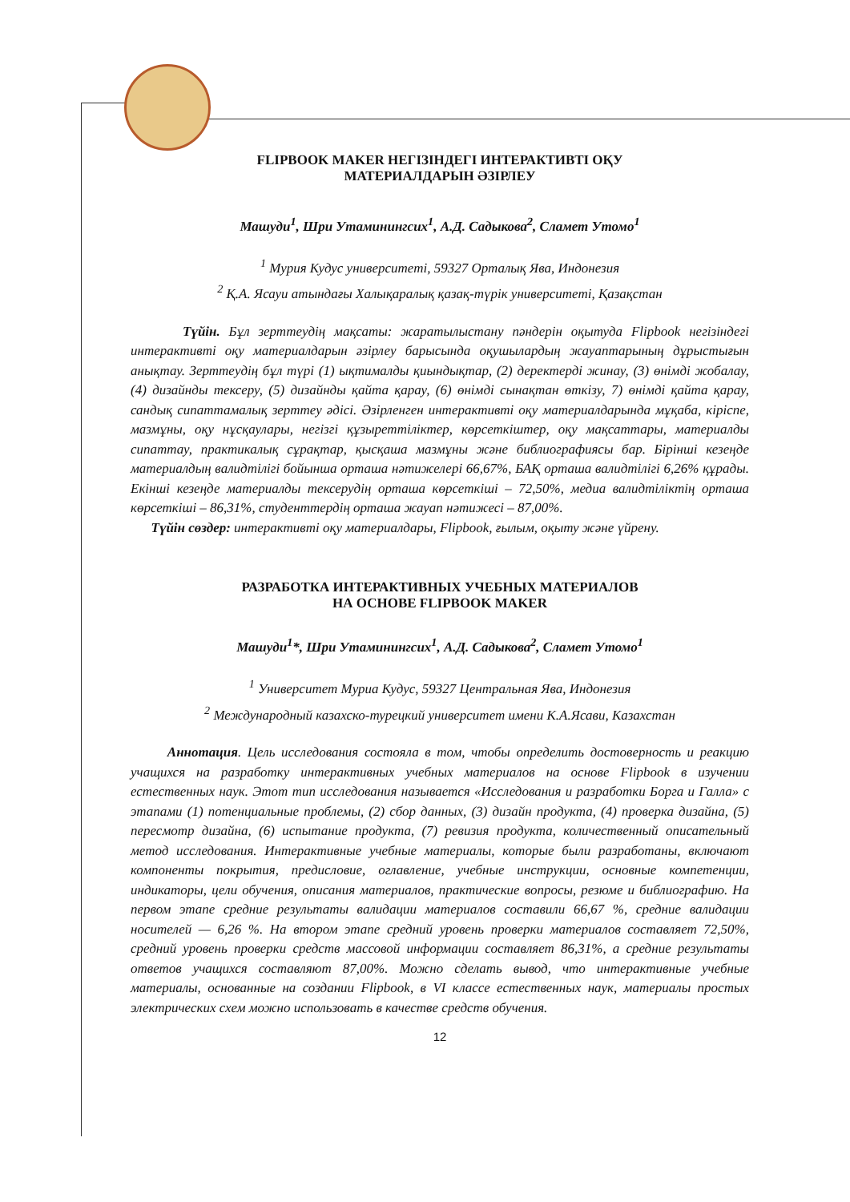FLIPBOOK MAKER НЕГІЗІНДЕГІ ИНТЕРАКТИВТІ ОҚУ
МАТЕРИАЛДАРЫН ӘЗІРЛЕУ
Машуди<sup>1</sup>, Шри Утаминингсих<sup>1</sup>, А.Д. Садыкова<sup>2</sup>, Сламет Утомо<sup>1</sup>
<sup>1</sup> Мурия Кудус университеті, 59327 Орталық Ява, Индонезия
<sup>2</sup> Қ.А. Ясауи атындағы Халықаралық қазақ-түрік университеті, Қазақстан
Түйін. Бұл зерттеудің мақсаты: жаратылыстану пәндерін оқытуда Flipbook негізіндегі интерактивті оқу материалдарын әзірлеу барысында оқушылардың жауаптарының дұрыстығын анықтау. Зерттеудің бұл түрі (1) ықтималды қиындықтар, (2) деректерді жинау, (3) өнімді жобалау, (4) дизайнды тексеру, (5) дизайнды қайта қарау, (6) өнімді сынақтан өткізу, 7) өнімді қайта қарау, сандық сипаттамалық зерттеу әдісі. Әзірленген интерактивті оқу материалдарында мұқаба, кіріспе, мазмұны, оқу нұсқаулары, негізгі құзыреттіліктер, көрсеткіштер, оқу мақсаттары, материалды сипаттау, практикалық сұрақтар, қысқаша мазмұны және библиографиясы бар. Бірінші кезеңде материалдың валидтілігі бойынша орташа нәтижелері 66,67%, БАҚ орташа валидтілігі 6,26% құрады. Екінші кезеңде материалды тексерудің орташа көрсеткіші – 72,50%, медиа валидтіліктің орташа көрсеткіші – 86,31%, студенттердің орташа жауап нәтижесі – 87,00%.
Түйін сөздер: интерактивті оқу материалдары, Flipbook, ғылым, оқыту және үйрену.
РАЗРАБОТКА ИНТЕРАКТИВНЫХ УЧЕБНЫХ МАТЕРИАЛОВ
НА ОСНОВЕ FLIPBOOK MAKER
Машуди<sup>1</sup>*, Шри Утаминингсих<sup>1</sup>, А.Д. Садыкова<sup>2</sup>, Сламет Утомо<sup>1</sup>
<sup>1</sup> Университет Муриа Кудус, 59327 Центральная Ява, Индонезия
<sup>2</sup> Международный казахско-турецкий университет имени К.А.Ясави, Казахстан
Аннотация. Цель исследования состояла в том, чтобы определить достоверность и реакцию учащихся на разработку интерактивных учебных материалов на основе Flipbook в изучении естественных наук. Этот тип исследования называется «Исследования и разработки Борга и Галла» с этапами (1) потенциальные проблемы, (2) сбор данных, (3) дизайн продукта, (4) проверка дизайна, (5) пересмотр дизайна, (6) испытание продукта, (7) ревизия продукта, количественный описательный метод исследования. Интерактивные учебные материалы, которые были разработаны, включают компоненты покрытия, предисловие, оглавление, учебные инструкции, основные компетенции, индикаторы, цели обучения, описания материалов, практические вопросы, резюме и библиографию. На первом этапе средние результаты валидации материалов составили 66,67 %, средние валидации носителей — 6,26 %. На втором этапе средний уровень проверки материалов составляет 72,50%, средний уровень проверки средств массовой информации составляет 86,31%, а средние результаты ответов учащихся составляют 87,00%. Можно сделать вывод, что интерактивные учебные материалы, основанные на создании Flipbook, в VI классе естественных наук, материалы простых электрических схем можно использовать в качестве средств обучения.
12